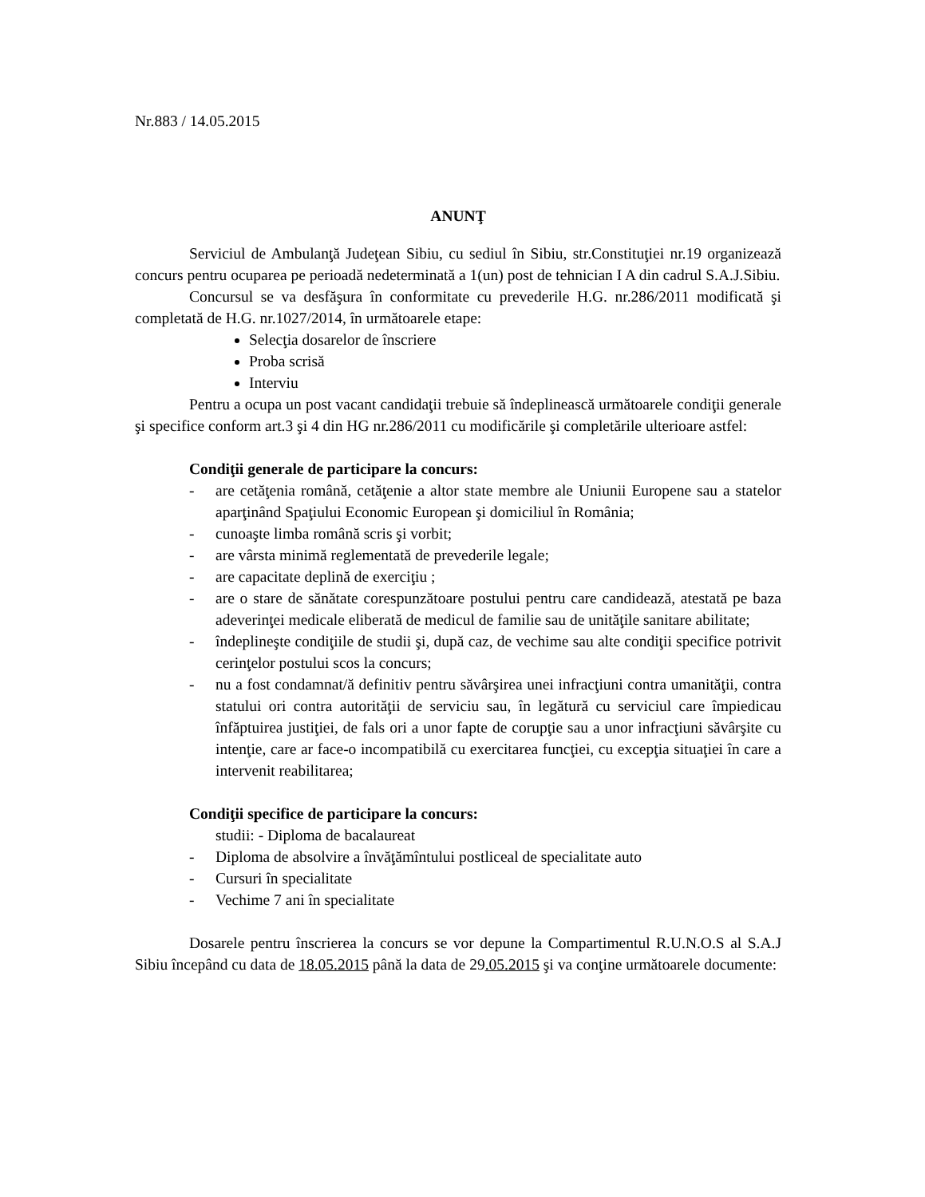Nr.883 / 14.05.2015
ANUNŢ
Serviciul de Ambulanţă Judeţean Sibiu, cu sediul în Sibiu, str.Constituţiei nr.19 organizează concurs pentru ocuparea pe perioadă nedeterminată a 1(un) post de tehnician I A din cadrul S.A.J.Sibiu.
Concursul se va desfăşura în conformitate cu prevederile H.G. nr.286/2011 modificată şi completată de H.G. nr.1027/2014, în următoarele etape:
Selecţia dosarelor de înscriere
Proba scrisă
Interviu
Pentru a ocupa un post vacant candidaţii trebuie să îndeplinească următoarele condiţii generale şi specifice conform art.3 şi 4 din HG nr.286/2011 cu modificările şi completările ulterioare astfel:
Condiţii generale de participare la concurs:
- are cetăţenia română, cetăţenie a altor state membre ale Uniunii Europene sau a statelor aparţinând Spaţiului Economic European şi domiciliul în România;
- cunoaşte limba română scris şi vorbit;
- are vârsta minimă reglementată de prevederile legale;
- are capacitate deplină de exerciţiu ;
- are o stare de sănătate corespunzătoare postului pentru care candidează, atestată pe baza adeverinţei medicale eliberată de medicul de familie sau de unităţile sanitare abilitate;
- îndeplineşte condiţiile de studii şi, după caz, de vechime sau alte condiţii specifice potrivit cerinţelor postului scos la concurs;
- nu a fost condamnat/ă definitiv pentru săvârşirea unei infracţiuni contra umanităţii, contra statului ori contra autorităţii de serviciu sau, în legătură cu serviciul care împiedicau înfăptuirea justiţiei, de fals ori a unor fapte de corupţie sau a unor infracţiuni săvârşite cu intenţie, care ar face-o incompatibilă cu exercitarea funcţiei, cu excepţia situaţiei în care a intervenit reabilitarea;
Condiţii specifice de participare la concurs:
studii: - Diploma de bacalaureat
- Diploma de absolvire a învăţămîntului postliceal de specialitate auto
- Cursuri în specialitate
- Vechime 7 ani în specialitate
Dosarele pentru înscrierea la concurs se vor depune la Compartimentul R.U.N.O.S al S.A.J Sibiu începând cu data de 18.05.2015 până la data de 29.05.2015 şi va conţine următoarele documente: